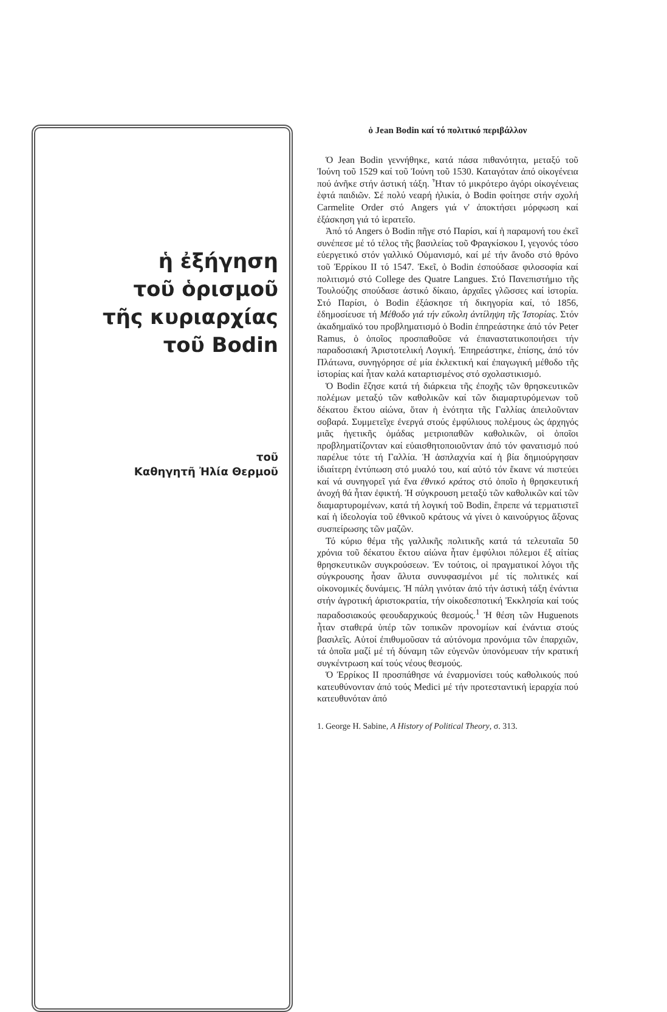ἡ ἐξήγηση
τοῦ ὁρισμοῦ
τῆς κυριαρχίας
τοῦ Bodin
τοῦ
Καθηγητῆ Ἠλία Θερμοῦ
ὁ Jean Bodin καί τό πολιτικό περιβάλλον
Ὁ Jean Bodin γεννήθηκε, κατά πάσα πιθανότητα, μεταξύ τοῦ Ἰούνη τοῦ 1529 καί τοῦ Ἰούνη τοῦ 1530. Καταγόταν ἀπό οἰκογένεια πού ἀνῆκε στήν ἀστική τάξη. Ἦταν τό μικρότερο ἀγόρι οἰκογένειας ἑφτά παιδιῶν. Σέ πολύ νεαρή ἡλικία, ὁ Bodin φοίτησε στήν σχολή Carmelite Order στό Angers γιά ν' ἀποκτήσει μόρφωση καί ἐξάσκηση γιά τό ἱερατεῖο.
Ἀπό τό Angers ὁ Bodin πῆγε στό Παρίσι, καί ἡ παραμονή του ἐκεῖ συνέπεσε μέ τό τέλος τῆς βασιλείας τοῦ Φραγκίσκου Ι, γεγονός τόσο εὐεργετικό στόν γαλλικό Οὐμανισμό, καί μέ τήν ἄνοδο στό θρόνο τοῦ Ἐρρίκου ΙΙ τό 1547. Ἐκεῖ, ὁ Bodin ἐσπούδασε φιλοσοφία καί πολιτισμό στό College des Quatre Langues. Στό Πανεπιστήμιο τῆς Τουλούζης σπούδασε ἀστικό δίκαιο, ἀρχαῖες γλῶσσες καί ἱστορία. Στό Παρίσι, ὁ Bodin ἐξάσκησε τή δικηγορία καί, τό 1856, ἐδημοσίευσε τή Μέθοδο γιά τήν εὔκολη ἀντίληψη τῆς Ἱστορίας. Στόν ἀκαδημαϊκό του προβληματισμό ὁ Bodin ἐπηρεάστηκε ἀπό τόν Peter Ramus, ὁ ὁποῖος προσπαθοῦσε νά ἐπαναστατικοποιήσει τήν παραδοσιακή Ἀριστοτελική Λογική. Ἐπηρεάστηκε, ἐπίσης, ἀπό τόν Πλάτωνα, συνηγόρησε σέ μία ἐκλεκτική καί ἐπαγωγική μέθοδο τῆς ἱστορίας καί ἦταν καλά καταρτισμένος στό σχολαστικισμό.
Ὁ Bodin ἔζησε κατά τή διάρκεια τῆς ἐποχῆς τῶν θρησκευτικῶν πολέμων μεταξύ τῶν καθολικῶν καί τῶν διαμαρτυρόμενων τοῦ δέκατου ἕκτου αἰώνα, ὅταν ἡ ἑνότητα τῆς Γαλλίας ἀπειλοῦνταν σοβαρά. Συμμετεῖχε ἐνεργά στούς ἐμφύλιους πολέμους ὡς ἀρχηγός μιᾶς ἡγετικῆς ὁμάδας μετριοπαθῶν καθολικῶν, οἱ ὁποῖοι προβληματίζονταν καί εὐαισθητοποιοῦνταν ἀπό τόν φανατισμό πού παρέλυε τότε τή Γαλλία. Ἡ ἀσπλαχνία καί ἡ βία δημιούργησαν ἰδιαίτερη ἐντύπωση στό μυαλό του, καί αὐτό τόν ἔκανε νά πιστεύει καί νά συνηγορεῖ γιά ἕνα ἐθνικό κράτος στό ὁποῖο ἡ θρησκευτική ἀνοχή θά ἦταν ἐφικτή. Ἡ σύγκρουση μεταξύ τῶν καθολικῶν καί τῶν διαμαρτυρομένων, κατά τή λογική τοῦ Bodin, ἔπρεπε νά τερματιστεῖ καί ἡ ἰδεολογία τοῦ ἐθνικοῦ κράτους νά γίνει ὁ καινούργιος ἄξονας συσπείρωσης τῶν μαζῶν.
Τό κύριο θέμα τῆς γαλλικῆς πολιτικῆς κατά τά τελευταῖα 50 χρόνια τοῦ δέκατου ἕκτου αἰώνα ἦταν ἐμφύλιοι πόλεμοι ἐξ αἰτίας θρησκευτικῶν συγκρούσεων. Ἐν τούτοις, οἱ πραγματικοί λόγοι τῆς σύγκρουσης ἦσαν ἄλυτα συνυφασμένοι μέ τίς πολιτικές καί οἰκονομικές δυνάμεις. Ἡ πάλη γινόταν ἀπό τήν ἀστική τάξη ἐνάντια στήν ἀγροτική ἀριστοκρατία, τήν οἰκοδεσποτική Ἐκκλησία καί τούς παραδοσιακούς φεουδαρχικούς θεσμούς.<sup>1</sup> Ἡ θέση τῶν Huguenots ἦταν σταθερά ὑπέρ τῶν τοπικῶν προνομίων καί ἐνάντια στούς βασιλεῖς. Αὐτοί ἐπιθυμοῦσαν τά αὐτόνομα προνόμια τῶν ἐπαρχιῶν, τά ὁποῖα μαζί μέ τή δύναμη τῶν εὐγενῶν ὑπονόμευαν τήν κρατική συγκέντρωση καί τούς νέους θεσμούς.
Ὁ Ἐρρίκος ΙΙ προσπάθησε νά ἐναρμονίσει τούς καθολικούς πού κατευθύνονταν ἀπό τούς Medici μέ τήν προτεσταντική ἱεραρχία πού κατευθυνόταν ἀπό
1. George H. Sabine, A History of Political Theory, σ. 313.